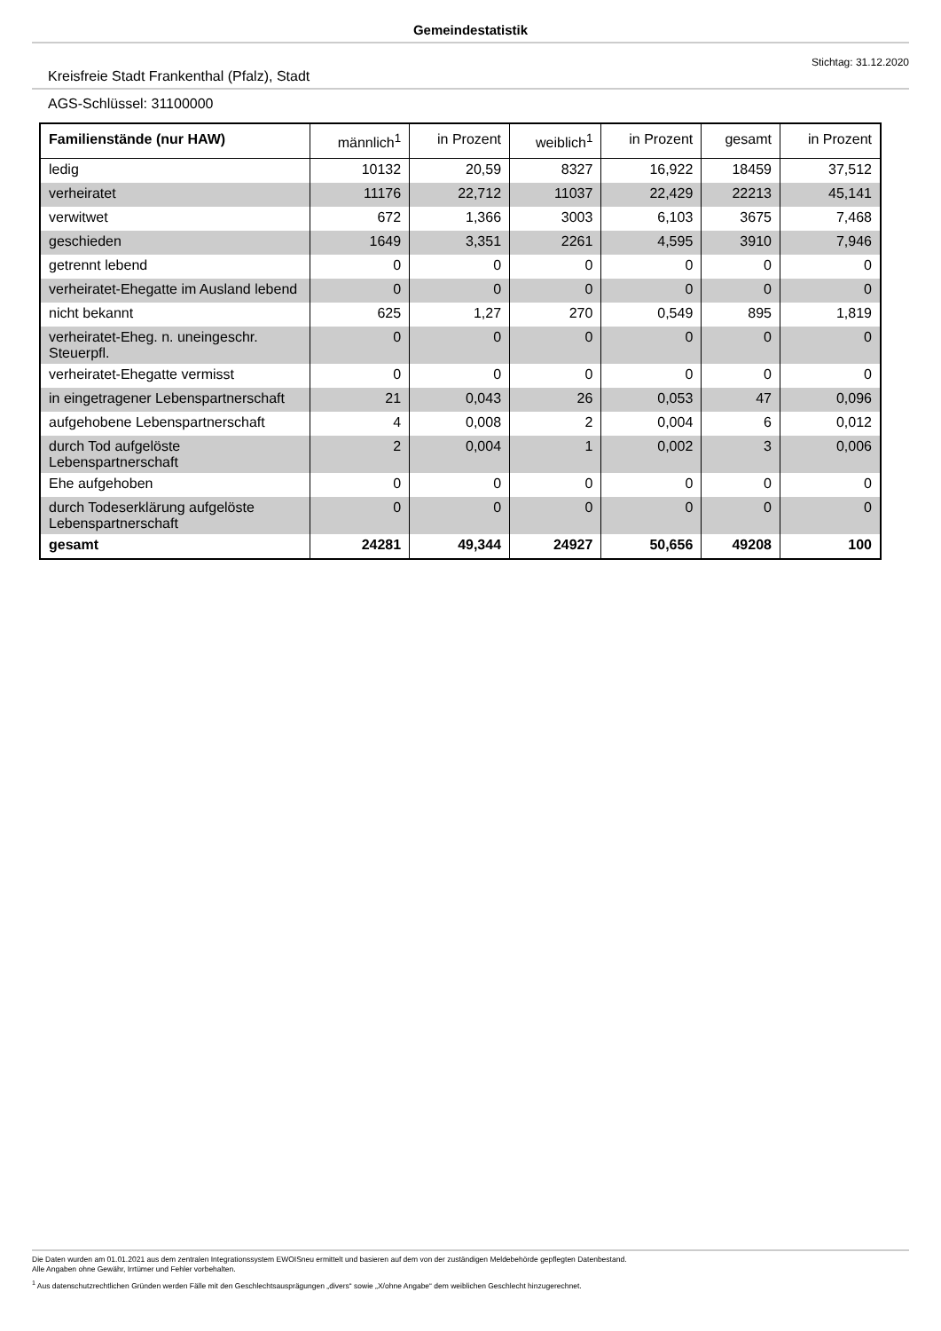Gemeindestatistik
Stichtag: 31.12.2020
Kreisfreie Stadt Frankenthal (Pfalz), Stadt
AGS-Schlüssel: 31100000
| Familienstände (nur HAW) | männlich<sup>1</sup> | in Prozent | weiblich<sup>1</sup> | in Prozent | gesamt | in Prozent |
| --- | --- | --- | --- | --- | --- | --- |
| ledig | 10132 | 20,59 | 8327 | 16,922 | 18459 | 37,512 |
| verheiratet | 11176 | 22,712 | 11037 | 22,429 | 22213 | 45,141 |
| verwitwet | 672 | 1,366 | 3003 | 6,103 | 3675 | 7,468 |
| geschieden | 1649 | 3,351 | 2261 | 4,595 | 3910 | 7,946 |
| getrennt lebend | 0 | 0 | 0 | 0 | 0 | 0 |
| verheiratet-Ehegatte im Ausland lebend | 0 | 0 | 0 | 0 | 0 | 0 |
| nicht bekannt | 625 | 1,27 | 270 | 0,549 | 895 | 1,819 |
| verheiratet-Eheg. n. uneingeschr. Steuerpfl. | 0 | 0 | 0 | 0 | 0 | 0 |
| verheiratet-Ehegatte vermisst | 0 | 0 | 0 | 0 | 0 | 0 |
| in eingetragener Lebenspartnerschaft | 21 | 0,043 | 26 | 0,053 | 47 | 0,096 |
| aufgehobene Lebenspartnerschaft | 4 | 0,008 | 2 | 0,004 | 6 | 0,012 |
| durch Tod aufgelöste Lebenspartnerschaft | 2 | 0,004 | 1 | 0,002 | 3 | 0,006 |
| Ehe aufgehoben | 0 | 0 | 0 | 0 | 0 | 0 |
| durch Todeserklärung aufgelöste Lebenspartnerschaft | 0 | 0 | 0 | 0 | 0 | 0 |
| gesamt | 24281 | 49,344 | 24927 | 50,656 | 49208 | 100 |
Die Daten wurden am 01.01.2021 aus dem zentralen Integrationssystem EWOISneu ermittelt und basieren auf dem von der zuständigen Meldebehörde gepflegten Datenbestand.
Alle Angaben ohne Gewähr, Irrtümer und Fehler vorbehalten.
<sup>1</sup> Aus datenschutzrechtlichen Gründen werden Fälle mit den Geschlechtsausprägungen „divers“ sowie „X/ohne Angabe“ dem weiblichen Geschlecht hinzugerechnet.